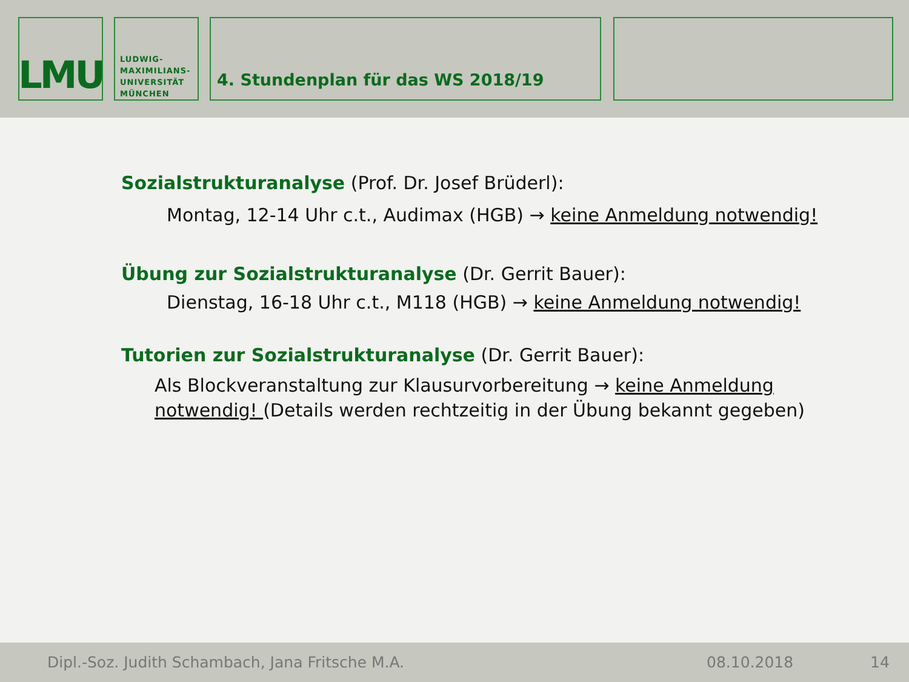LMU
LUDWIG-
MAXIMILIANS-
UNIVERSITÄT
MÜNCHEN
4. Stundenplan für das WS 2018/19
Sozialstrukturanalyse (Prof. Dr. Josef Brüderl):
Montag, 12-14 Uhr c.t., Audimax (HGB) → keine Anmeldung notwendig!
Übung zur Sozialstrukturanalyse (Dr. Gerrit Bauer):
Dienstag, 16-18 Uhr c.t., M118 (HGB) → keine Anmeldung notwendig!
Tutorien zur Sozialstrukturanalyse (Dr. Gerrit Bauer):
Als Blockveranstaltung zur Klausurvorbereitung → keine Anmeldung notwendig! (Details werden rechtzeitig in der Übung bekannt gegeben)
Dipl.-Soz. Judith Schambach, Jana Fritsche M.A. 08.10.2018 14